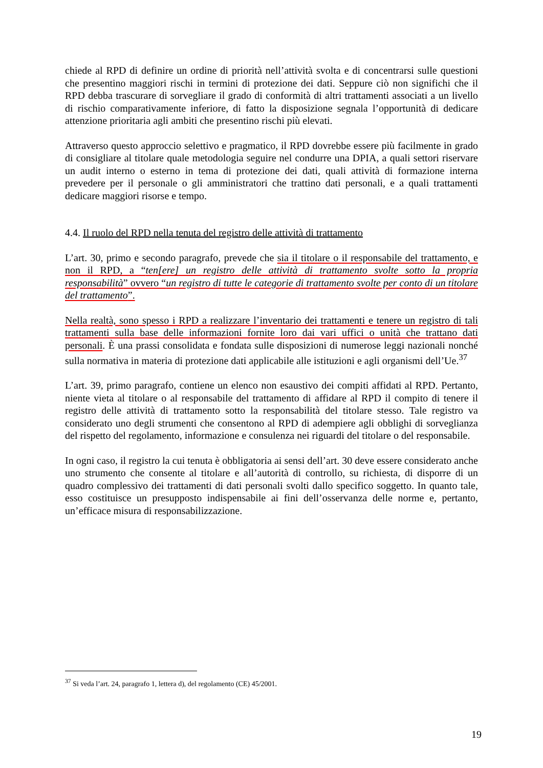chiede al RPD di definire un ordine di priorità nell’attività svolta e di concentrarsi sulle questioni che presentino maggiori rischi in termini di protezione dei dati. Seppure ciò non significhi che il RPD debba trascurare di sorvegliare il grado di conformità di altri trattamenti associati a un livello di rischio comparativamente inferiore, di fatto la disposizione segnala l’opportunità di dedicare attenzione prioritaria agli ambiti che presentino rischi più elevati.
Attraverso questo approccio selettivo e pragmatico, il RPD dovrebbe essere più facilmente in grado di consigliare al titolare quale metodologia seguire nel condurre una DPIA, a quali settori riservare un audit interno o esterno in tema di protezione dei dati, quali attività di formazione interna prevedere per il personale o gli amministratori che trattino dati personali, e a quali trattamenti dedicare maggiori risorse e tempo.
4.4. Il ruolo del RPD nella tenuta del registro delle attività di trattamento
L’art. 30, primo e secondo paragrafo, prevede che sia il titolare o il responsabile del trattamento, e non il RPD, a “ten[ere] un registro delle attività di trattamento svolte sotto la propria responsabilità” ovvero “un registro di tutte le categorie di trattamento svolte per conto di un titolare del trattamento”.
Nella realtà, sono spesso i RPD a realizzare l’inventario dei trattamenti e tenere un registro di tali trattamenti sulla base delle informazioni fornite loro dai vari uffici o unità che trattano dati personali. È una prassi consolidata e fondata sulle disposizioni di numerose leggi nazionali nonché sulla normativa in materia di protezione dati applicabile alle istituzioni e agli organismi dell’Ue.<sup>37</sup>
L’art. 39, primo paragrafo, contiene un elenco non esaustivo dei compiti affidati al RPD. Pertanto, niente vieta al titolare o al responsabile del trattamento di affidare al RPD il compito di tenere il registro delle attività di trattamento sotto la responsabilità del titolare stesso. Tale registro va considerato uno degli strumenti che consentono al RPD di adempiere agli obblighi di sorveglianza del rispetto del regolamento, informazione e consulenza nei riguardi del titolare o del responsabile.
In ogni caso, il registro la cui tenuta è obbligatoria ai sensi dell’art. 30 deve essere considerato anche uno strumento che consente al titolare e all’autorità di controllo, su richiesta, di disporre di un quadro complessivo dei trattamenti di dati personali svolti dallo specifico soggetto. In quanto tale, esso costituisce un presupposto indispensabile ai fini dell’osservanza delle norme e, pertanto, un’efficace misura di responsabilizzazione.
<sup>37</sup> Si veda l’art. 24, paragrafo 1, lettera d), del regolamento (CE) 45/2001.
19